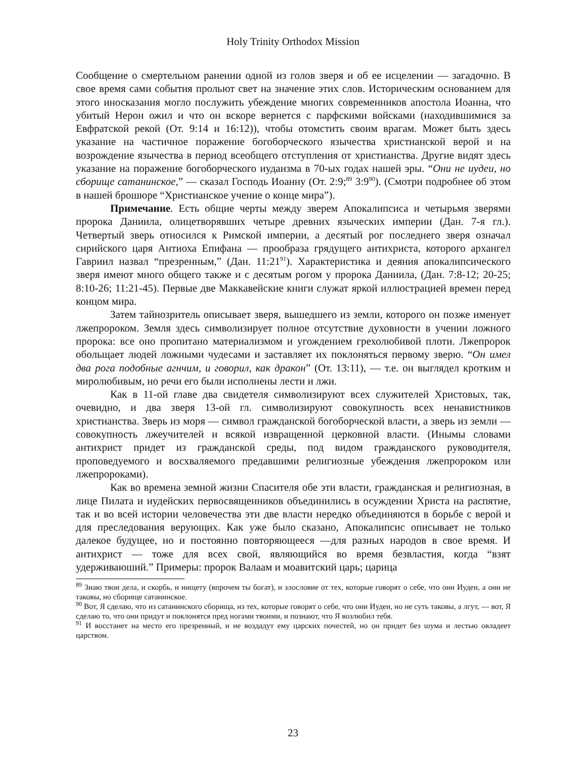Holy Trinity Orthodox Mission
Сообщение о смертельном ранении одной из голов зверя и об ее исцелении — загадочно. В свое время сами события прольют свет на значение этих слов. Историческим основанием для этого иносказания могло послужить убеждение многих современников апостола Иоанна, что убитый Нерон ожил и что он вскоре вернется с парфскими войсками (находившимися за Евфратской рекой (От. 9:14 и 16:12)), чтобы отомстить своим врагам. Может быть здесь указание на частичное поражение богоборческого язычества христианской верой и на возрождение язычества в период всеобщего отступления от христианства. Другие видят здесь указание на поражение богоборческого иудаизма в 70-ых годах нашей эры. “Они не иудеи, но сборище сатанинское,” — сказал Господь Иоанну (От. 2:9;<sup>89</sup> 3:9<sup>90</sup>). (Смотри подробнее об этом в нашей брошюре “Христианское учение о конце мира”).
Примечание. Есть общие черты между зверем Апокалипсиса и четырьмя зверями пророка Даниила, олицетворявших четыре древних языческих империи (Дан. 7-я гл.). Четвертый зверь относился к Римской империи, а десятый рог последнего зверя означал сирийского царя Антиоха Епифана — прообраза грядущего антихриста, которого архангел Гавриил назвал “презренным,” (Дан. 11:21<sup>91</sup>). Характеристика и деяния апокалипсического зверя имеют много общего также и с десятым рогом у пророка Даниила, (Дан. 7:8-12; 20-25; 8:10-26; 11:21-45). Первые две Маккавейские книги служат яркой иллюстрацией времен перед концом мира.
Затем тайнозритель описывает зверя, вышедшего из земли, которого он позже именует лжепророком. Земля здесь символизирует полное отсутствие духовности в учении ложного пророка: все оно пропитано материализмом и угождением грехолюбивой плоти. Лжепророк обольщает людей ложными чудесами и заставляет их поклоняться первому зверю. “Он имел два рога подобные агнчим, и говорил, как дракон” (От. 13:11), — т.е. он выглядел кротким и миролюбивым, но речи его были исполнены лести и лжи.
Как в 11-ой главе два свидетеля символизируют всех служителей Христовых, так, очевидно, и два зверя 13-ой гл. символизируют совокупность всех ненавистников христианства. Зверь из моря — символ гражданской богоборческой власти, а зверь из земли — совокупность лжеучителей и всякой извращенной церковной власти. (Инымы словами антихрист придет из гражданской среды, под видом гражданского руководителя, проповедуемого и восхваляемого предавшими религиозные убеждения лжепророком или лжепророками).
Как во времена земной жизни Спасителя обе эти власти, гражданская и религиозная, в лице Пилата и иудейских первосвященников объединились в осуждении Христа на распятие, так и во всей истории человечества эти две власти нередко объединяются в борьбе с верой и для преследования верующих. Как уже было сказано, Апокалипсис описывает не только далекое будущее, но и постоянно повторяющееся —для разных народов в свое время. И антихрист — тоже для всех свой, являющийся во время безвластия, когда “взят удерживаюший.” Примеры: пророк Валаам и моавитский царь; царица
<sup>89</sup> Знаю твои дела, и скорбь, и нищету (впрочем ты богат), и злословие от тех, которые говорят о себе, что они Иудеи, а они не таковы, но сборище сатанинское.
<sup>90</sup> Вот, Я сделаю, что из сатанинского сборища, из тех, которые говорят о себе, что они Иудеи, но не суть таковы, а лгут, — вот, Я сделаю то, что они придут и поклонятся пред ногами твоими, и познают, что Я возлюбил тебя.
<sup>91</sup> И восстанет на место его презренный, и не воздадут ему царских почестей, но он придет без шума и лестью овладеет царством.
23